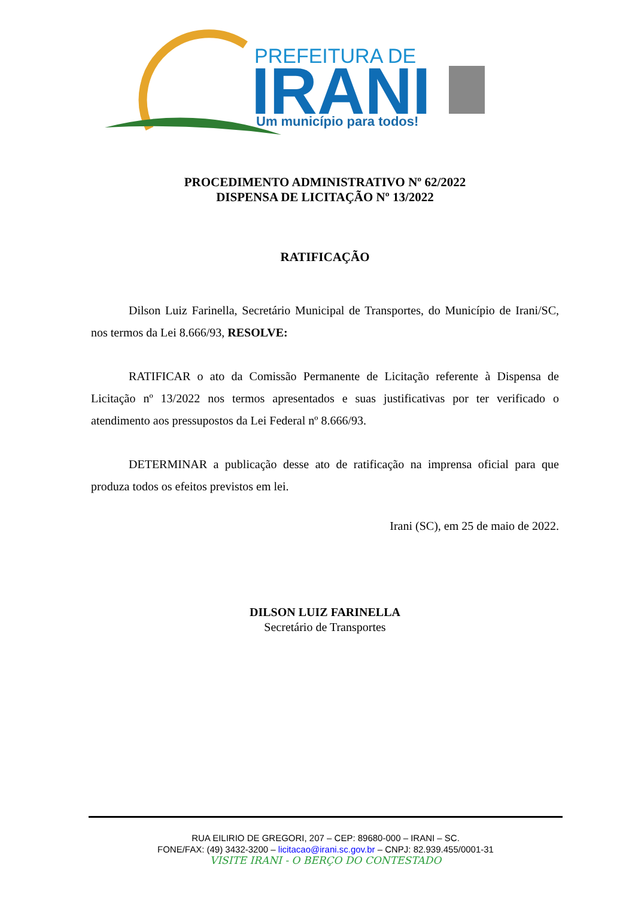PREFEITURA DE
IRANI
Um município para todos!
PROCEDIMENTO ADMINISTRATIVO Nº 62/2022
DISPENSA DE LICITAÇÃO Nº 13/2022
RATIFICAÇÃO
Dilson Luiz Farinella, Secretário Municipal de Transportes, do Município de Irani/SC, nos termos da Lei 8.666/93, RESOLVE:
RATIFICAR o ato da Comissão Permanente de Licitação referente à Dispensa de Licitação nº 13/2022 nos termos apresentados e suas justificativas por ter verificado o atendimento aos pressupostos da Lei Federal nº 8.666/93.
DETERMINAR a publicação desse ato de ratificação na imprensa oficial para que produza todos os efeitos previstos em lei.
Irani (SC), em 25 de maio de 2022.
DILSON LUIZ FARINELLA
Secretário de Transportes
RUA EILIRIO DE GREGORI, 207 – CEP: 89680-000 – IRANI – SC.
FONE/FAX: (49) 3432-3200 – licitacao@irani.sc.gov.br – CNPJ: 82.939.455/0001-31
VISITE IRANI - O BERÇO DO CONTESTADO